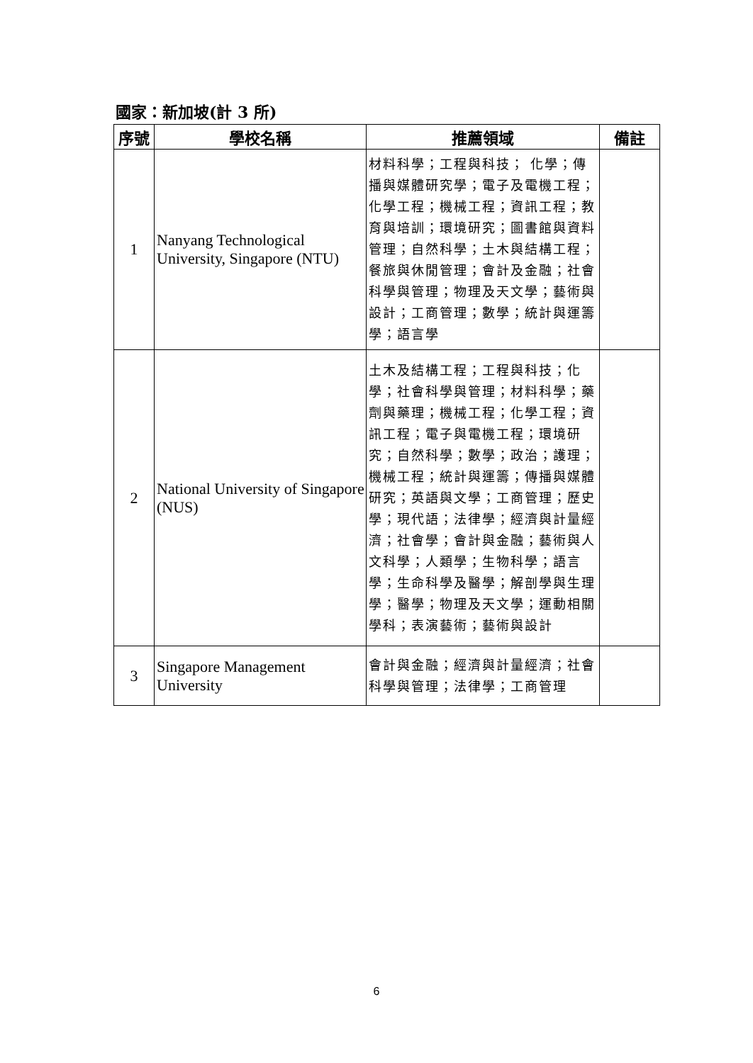國家：新加坡(計 3 所)
| 序號 | 學校名稱 | 推薦領域 | 備註 |
| --- | --- | --- | --- |
| 1 | Nanyang Technological University, Singapore (NTU) | 材料科學；工程與科技； 化學；傳播與媒體研究學；電子及電機工程；化學工程；機械工程；資訊工程；教育與培訓；環境研究；圖書館與資料管理；自然科學；土木與結構工程；餐旅與休閒管理；會計及金融；社會科學與管理；物理及天文學；藝術與設計；工商管理；數學；統計與運籌學；語言學 | |
| 2 | National University of Singapore (NUS) | 土木及結構工程；工程與科技；化學；社會科學與管理；材料科學；藥劑與藥理；機械工程；化學工程；資訊工程；電子與電機工程；環境研究；自然科學；數學；政治；護理；機械工程；統計與運籌；傳播與媒體研究；英語與文學；工商管理；歷史學；現代語；法律學；經濟與計量經濟；社會學；會計與金融；藝術與人文科學；人類學；生物科學；語言學；生命科學及醫學；解剖學與生理學；醫學；物理及天文學；運動相關學科；表演藝術；藝術與設計 | |
| 3 | Singapore Management University | 會計與金融；經濟與計量經濟；社會科學與管理；法律學；工商管理 | |
6